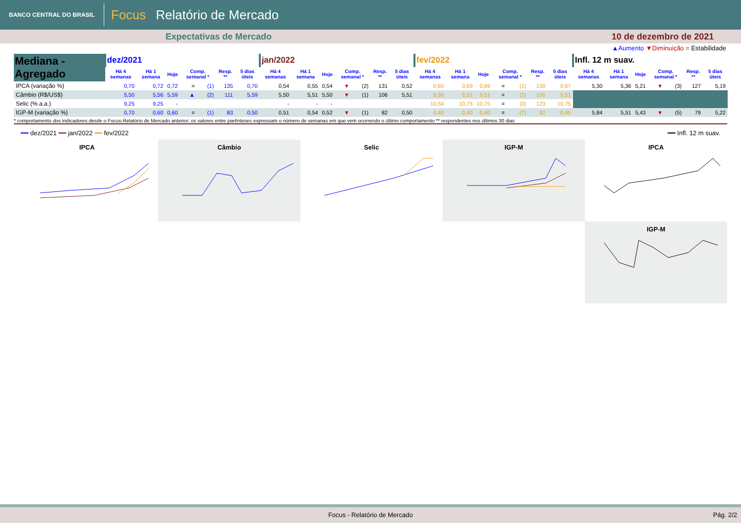BANCO CENTRAL DO BRASIL
Focus Relatório de Mercado
Expectativas de Mercado 10 de dezembro de 2021
▲Aumento ▼Diminuição = Estabilidade
| Mediana - Agregado | dez/2021 | | | | | | | jan/2022 | | | | | | | fev/2022 | | | | | | | Infl. 12 m suav. | | | | | | |
| --- | --- | --- | --- | --- | --- | --- | --- | --- | --- | --- | --- | --- | --- | --- | --- | --- | --- | --- | --- | --- | --- | --- | --- | --- | --- | --- | --- | --- |
| | Há 4 semanas | Há 1 semana | Hoje | Comp. semanal * | | Resp. ** | 5 dias úteis | Há 4 semanas | Há 1 semana | Hoje | Comp. semanal * | | Resp. ** | 5 dias úteis | Há 4 semanas | Há 1 semana | Hoje | Comp. semanal * | | Resp. ** | 5 dias úteis | Há 4 semanas | Há 1 semana | Hoje | Comp. semanal * | | Resp. ** | 5 dias úteis |
| IPCA (variação %) | 0,70 | 0,72 | 0,72 | = | (1) | 135 | 0,70 | 0,54 | 0,55 | 0,54 | ▼ | (2) | 131 | 0,52 | 0,60 | 0,69 | 0,69 | = | (1) | 130 | 0,67 | 5,30 | 5,36 | 5,21 | ▼ | (3) | 127 | 5,19 |
| Câmbio (R$/US$) | 5,50 | 5,56 | 5,59 | ▲ | (2) | 111 | 5,59 | 5,50 | 5,51 | 5,50 | ▼ | (1) | 106 | 5,51 | 5,50 | 5,51 | 5,51 | = | (1) | 105 | 5,51 | | | | | | | |
| Selic (% a.a.) | 9,25 | 9,25 | - | | | | | - | - | - | | | | | 10,50 | 10,75 | 10,75 | = | (3) | 123 | 10,75 | | | | | | | |
| IGP-M (variação %) | 0,70 | 0,60 | 0,60 | = | (1) | 83 | 0,50 | 0,51 | 0,54 | 0,52 | ▼ | (1) | 82 | 0,50 | 0,40 | 0,40 | 0,40 | = | (7) | 82 | 0,40 | 5,84 | 5,51 | 5,43 | ▼ | (5) | 79 | 5,22 |
* comportamento dos indicadores desde o Focus-Relatório de Mercado anterior; os valores entre parênteses expressam o número de semanas em que vem ocorrendo o último comportamento ** respondentes nos últimos 30 dias
━━ dez/2021 ━━ jan/2022 ━━ fev/2022 ━━ Infl. 12 m suav.
IPCA
Câmbio
Selic
IGP-M
IPCA
IGP-M
Focus - Relatório de Mercado Pág. 2/2